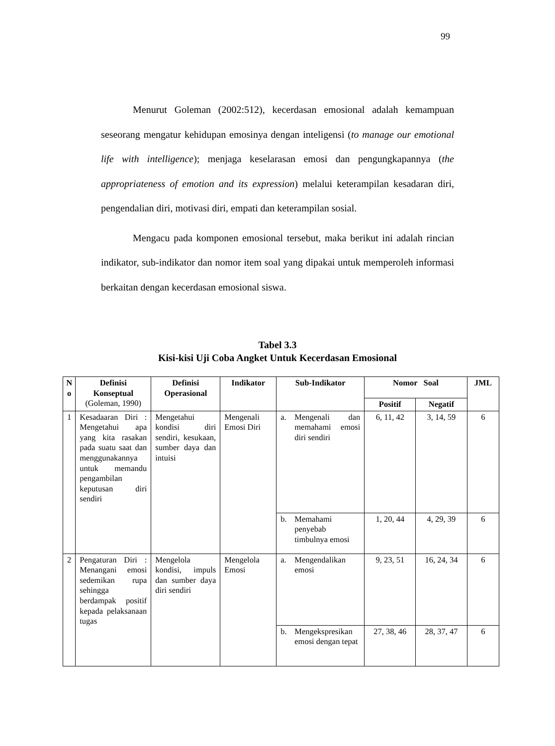99
Menurut Goleman (2002:512), kecerdasan emosional adalah kemampuan seseorang mengatur kehidupan emosinya dengan inteligensi (to manage our emotional life with intelligence); menjaga keselarasan emosi dan pengungkapannya (the appropriateness of emotion and its expression) melalui keterampilan kesadaran diri, pengendalian diri, motivasi diri, empati dan keterampilan sosial.
Mengacu pada komponen emosional tersebut, maka berikut ini adalah rincian indikator, sub-indikator dan nomor item soal yang dipakai untuk memperoleh informasi berkaitan dengan kecerdasan emosional siswa.
Tabel 3.3
Kisi-kisi Uji Coba Angket Untuk Kecerdasan Emosional
| N o | Definisi Konseptual (Goleman, 1990) | Definisi Operasional | Indikator | Sub-Indikator | Nomor Soal | | JML |
| --- | --- | --- | --- | --- | --- | --- | --- |
| | | | | | Positif | Negatif | |
| 1 | Kesadaaran Diri : Mengetahui apa yang kita rasakan pada suatu saat dan menggunakannya untuk memandu pengambilan keputusan diri sendiri | Mengetahui kondisi diri sendiri, kesukaan, sumber daya dan intuisi | Mengenali Emosi Diri | a. Mengenali dan memahami emosi diri sendiri | 6, 11, 42 | 3, 14, 59 | 6 |
| | | | | b. Memahami penyebab timbulnya emosi | 1, 20, 44 | 4, 29, 39 | 6 |
| 2 | Pengaturan Diri : Menangani emosi sedemikan rupa sehingga berdampak positif kepada pelaksanaan tugas | Mengelola kondisi, impuls dan sumber daya diri sendiri | Mengelola Emosi | a. Mengendalikan emosi | 9, 23, 51 | 16, 24, 34 | 6 |
| | | | | b. Mengekspresikan emosi dengan tepat | 27, 38, 46 | 28, 37, 47 | 6 |